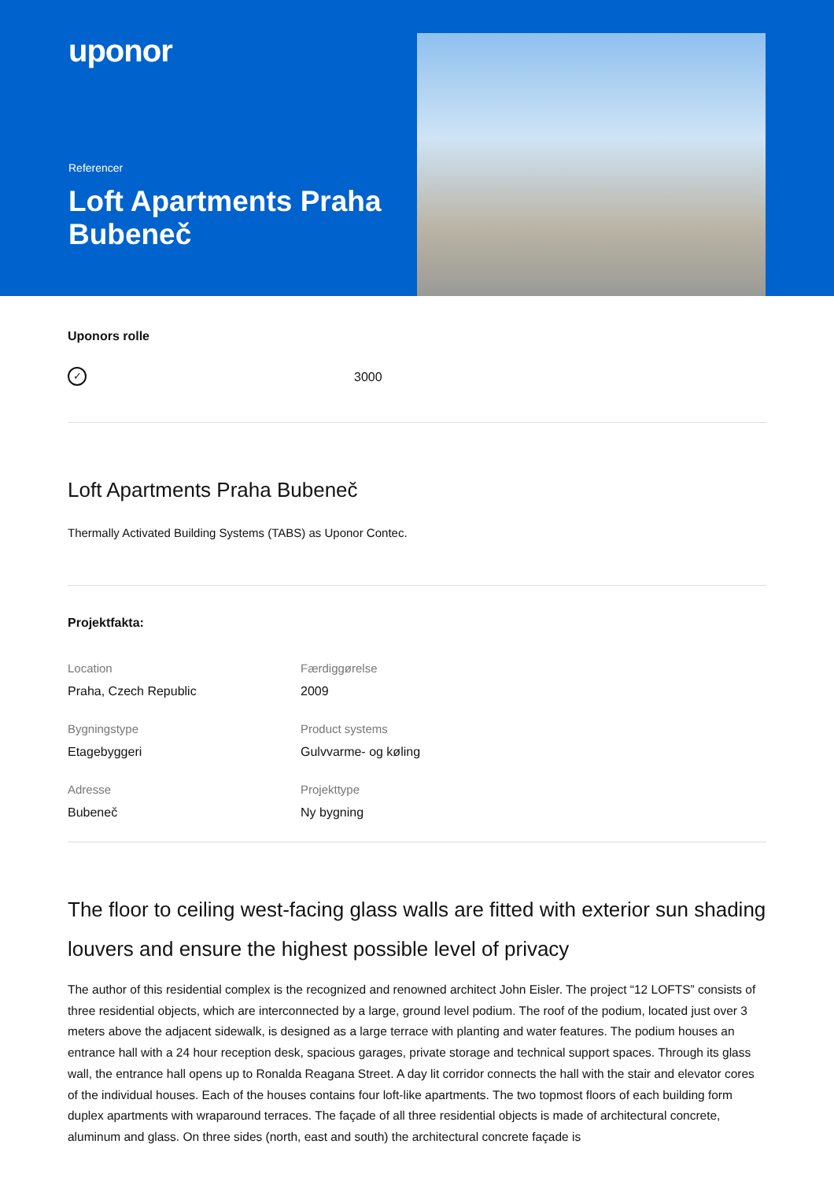uponor
Referencer
Loft Apartments Praha Bubeneč
Uponors rolle
✓
3000
Loft Apartments Praha Bubeneč
Thermally Activated Building Systems (TABS) as Uponor Contec.
Projektfakta:
Location
Praha, Czech Republic
Færdiggørelse
2009
Bygningstype
Etagebyggeri
Product systems
Gulvvarme- og køling
Adresse
Bubeneč
Projekttype
Ny bygning
The floor to ceiling west-facing glass walls are fitted with exterior sun shading louvers and ensure the highest possible level of privacy
The author of this residential complex is the recognized and renowned architect John Eisler. The project “12 LOFTS” consists of three residential objects, which are interconnected by a large, ground level podium. The roof of the podium, located just over 3 meters above the adjacent sidewalk, is designed as a large terrace with planting and water features. The podium houses an entrance hall with a 24 hour reception desk, spacious garages, private storage and technical support spaces. Through its glass wall, the entrance hall opens up to Ronalda Reagana Street. A day lit corridor connects the hall with the stair and elevator cores of the individual houses. Each of the houses contains four loft-like apartments. The two topmost floors of each building form duplex apartments with wraparound terraces. The façade of all three residential objects is made of architectural concrete, aluminum and glass. On three sides (north, east and south) the architectural concrete façade is